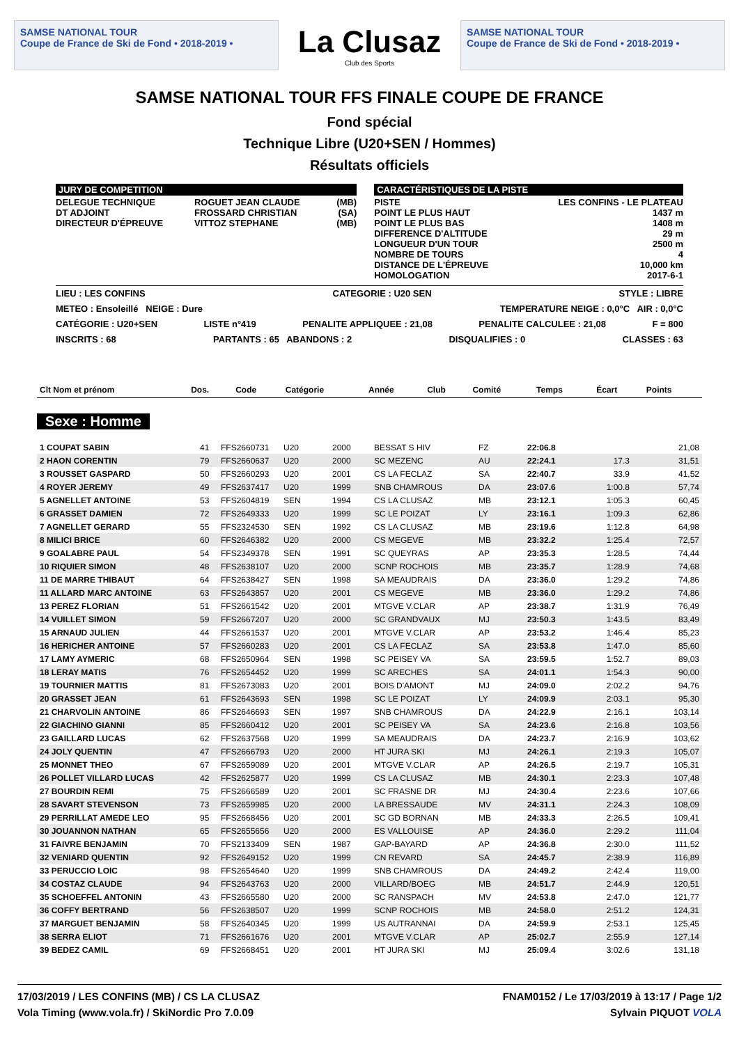SAMSE NATIONAL TOUR
Coupe de France de Ski de Fond • 2018-2019 •
La Clusaz
Club des Sports
SAMSE NATIONAL TOUR
Coupe de France de Ski de Fond • 2018-2019 •
SAMSE NATIONAL TOUR FFS FINALE COUPE DE FRANCE
Fond spécial
Technique Libre (U20+SEN / Hommes)
Résultats officiels
| JURY DE COMPETITION | | | | CARACTÉRISTIQUES DE LA PISTE | |
| DELEGUE TECHNIQUE DT ADJOINT DIRECTEUR D'ÉPREUVE | ROGUET JEAN CLAUDE FROSSARD CHRISTIAN VITTOZ STEPHANE | (MB) (SA) (MB) | | PISTE POINT LE PLUS HAUT POINT LE PLUS BAS DIFFERENCE D'ALTITUDE LONGUEUR D'UN TOUR NOMBRE DE TOURS DISTANCE DE L'ÉPREUVE HOMOLOGATION | LES CONFINS - LE PLATEAU 1437 m 1408 m 29 m 2500 m 4 10,000 km 2017-6-1 |
LIEU : LES CONFINS CATEGORIE : U20 SEN STYLE : LIBRE
METEO : Ensoleillé NEIGE : Dure TEMPERATURE NEIGE : 0,0°C AIR : 0,0°C
CATÉGORIE : U20+SEN LISTE n°419 PENALITE APPLIQUEE : 21,08 PENALITE CALCULEE : 21,08 F = 800
INSCRITS : 68 PARTANTS : 65 ABANDONS : 2 DISQUALIFIES : 0 CLASSES : 63
| Clt Nom et prénom | Dos. | Code | Catégorie | Année | Club | Comité | Temps | Écart | Points |
| --- | --- | --- | --- | --- | --- | --- | --- | --- | --- |
Sexe : Homme
| 1 COUPAT SABIN | 41 | FFS2660731 | U20 | 2000 | BESSAT S HIV | FZ | 22:06.8 | | 21,08 |
| 2 HAON CORENTIN | 79 | FFS2660637 | U20 | 2000 | SC MEZENC | AU | 22:24.1 | 17.3 | 31,51 |
| 3 ROUSSET GASPARD | 50 | FFS2660293 | U20 | 2001 | CS LA FECLAZ | SA | 22:40.7 | 33.9 | 41,52 |
| 4 ROYER JEREMY | 49 | FFS2637417 | U20 | 1999 | SNB CHAMROUS | DA | 23:07.6 | 1:00.8 | 57,74 |
| 5 AGNELLET ANTOINE | 53 | FFS2604819 | SEN | 1994 | CS LA CLUSAZ | MB | 23:12.1 | 1:05.3 | 60,45 |
| 6 GRASSET DAMIEN | 72 | FFS2649333 | U20 | 1999 | SC LE POIZAT | LY | 23:16.1 | 1:09.3 | 62,86 |
| 7 AGNELLET GERARD | 55 | FFS2324530 | SEN | 1992 | CS LA CLUSAZ | MB | 23:19.6 | 1:12.8 | 64,98 |
| 8 MILICI BRICE | 60 | FFS2646382 | U20 | 2000 | CS MEGEVE | MB | 23:32.2 | 1:25.4 | 72,57 |
| 9 GOALABRE PAUL | 54 | FFS2349378 | SEN | 1991 | SC QUEYRAS | AP | 23:35.3 | 1:28.5 | 74,44 |
| 10 RIQUIER SIMON | 48 | FFS2638107 | U20 | 2000 | SCNP ROCHOIS | MB | 23:35.7 | 1:28.9 | 74,68 |
| 11 DE MARRE THIBAUT | 64 | FFS2638427 | SEN | 1998 | SA MEAUDRAIS | DA | 23:36.0 | 1:29.2 | 74,86 |
| 11 ALLARD MARC ANTOINE | 63 | FFS2643857 | U20 | 2001 | CS MEGEVE | MB | 23:36.0 | 1:29.2 | 74,86 |
| 13 PEREZ FLORIAN | 51 | FFS2661542 | U20 | 2001 | MTGVE V.CLAR | AP | 23:38.7 | 1:31.9 | 76,49 |
| 14 VUILLET SIMON | 59 | FFS2667207 | U20 | 2000 | SC GRANDVAUX | MJ | 23:50.3 | 1:43.5 | 83,49 |
| 15 ARNAUD JULIEN | 44 | FFS2661537 | U20 | 2001 | MTGVE V.CLAR | AP | 23:53.2 | 1:46.4 | 85,23 |
| 16 HERICHER ANTOINE | 57 | FFS2660283 | U20 | 2001 | CS LA FECLAZ | SA | 23:53.8 | 1:47.0 | 85,60 |
| 17 LAMY AYMERIC | 68 | FFS2650964 | SEN | 1998 | SC PEISEY VA | SA | 23:59.5 | 1:52.7 | 89,03 |
| 18 LERAY MATIS | 76 | FFS2654452 | U20 | 1999 | SC ARECHES | SA | 24:01.1 | 1:54.3 | 90,00 |
| 19 TOURNIER MATTIS | 81 | FFS2673083 | U20 | 2001 | BOIS D'AMONT | MJ | 24:09.0 | 2:02.2 | 94,76 |
| 20 GRASSET JEAN | 61 | FFS2643693 | SEN | 1998 | SC LE POIZAT | LY | 24:09.9 | 2:03.1 | 95,30 |
| 21 CHARVOLIN ANTOINE | 86 | FFS2646693 | SEN | 1997 | SNB CHAMROUS | DA | 24:22.9 | 2:16.1 | 103,14 |
| 22 GIACHINO GIANNI | 85 | FFS2660412 | U20 | 2001 | SC PEISEY VA | SA | 24:23.6 | 2:16.8 | 103,56 |
| 23 GAILLARD LUCAS | 62 | FFS2637568 | U20 | 1999 | SA MEAUDRAIS | DA | 24:23.7 | 2:16.9 | 103,62 |
| 24 JOLY QUENTIN | 47 | FFS2666793 | U20 | 2000 | HT JURA SKI | MJ | 24:26.1 | 2:19.3 | 105,07 |
| 25 MONNET THEO | 67 | FFS2659089 | U20 | 2001 | MTGVE V.CLAR | AP | 24:26.5 | 2:19.7 | 105,31 |
| 26 POLLET VILLARD LUCAS | 42 | FFS2625877 | U20 | 1999 | CS LA CLUSAZ | MB | 24:30.1 | 2:23.3 | 107,48 |
| 27 BOURDIN REMI | 75 | FFS2666589 | U20 | 2001 | SC FRASNE DR | MJ | 24:30.4 | 2:23.6 | 107,66 |
| 28 SAVART STEVENSON | 73 | FFS2659985 | U20 | 2000 | LA BRESSAUDE | MV | 24:31.1 | 2:24.3 | 108,09 |
| 29 PERRILLAT AMEDE LEO | 95 | FFS2668456 | U20 | 2001 | SC GD BORNAN | MB | 24:33.3 | 2:26.5 | 109,41 |
| 30 JOUANNON NATHAN | 65 | FFS2655656 | U20 | 2000 | ES VALLOUISE | AP | 24:36.0 | 2:29.2 | 111,04 |
| 31 FAIVRE BENJAMIN | 70 | FFS2133409 | SEN | 1987 | GAP-BAYARD | AP | 24:36.8 | 2:30.0 | 111,52 |
| 32 VENIARD QUENTIN | 92 | FFS2649152 | U20 | 1999 | CN REVARD | SA | 24:45.7 | 2:38.9 | 116,89 |
| 33 PERUCCIO LOIC | 98 | FFS2654640 | U20 | 1999 | SNB CHAMROUS | DA | 24:49.2 | 2:42.4 | 119,00 |
| 34 COSTAZ CLAUDE | 94 | FFS2643763 | U20 | 2000 | VILLARD/BOEG | MB | 24:51.7 | 2:44.9 | 120,51 |
| 35 SCHOEFFEL ANTONIN | 43 | FFS2665580 | U20 | 2000 | SC RANSPACH | MV | 24:53.8 | 2:47.0 | 121,77 |
| 36 COFFY BERTRAND | 56 | FFS2638507 | U20 | 1999 | SCNP ROCHOIS | MB | 24:58.0 | 2:51.2 | 124,31 |
| 37 MARGUET BENJAMIN | 58 | FFS2640345 | U20 | 1999 | US AUTRANNAI | DA | 24:59.9 | 2:53.1 | 125,45 |
| 38 SERRA ELIOT | 71 | FFS2661676 | U20 | 2001 | MTGVE V.CLAR | AP | 25:02.7 | 2:55.9 | 127,14 |
| 39 BEDEZ CAMIL | 69 | FFS2668451 | U20 | 2001 | HT JURA SKI | MJ | 25:09.4 | 3:02.6 | 131,18 |
17/03/2019 / LES CONFINS (MB) / CS LA CLUSAZ FNAM0152 / Le 17/03/2019 à 13:17 / Page 1/2
Vola Timing (www.vola.fr) / SkiNordic Pro 7.0.09 Sylvain PIQUOT VOLA